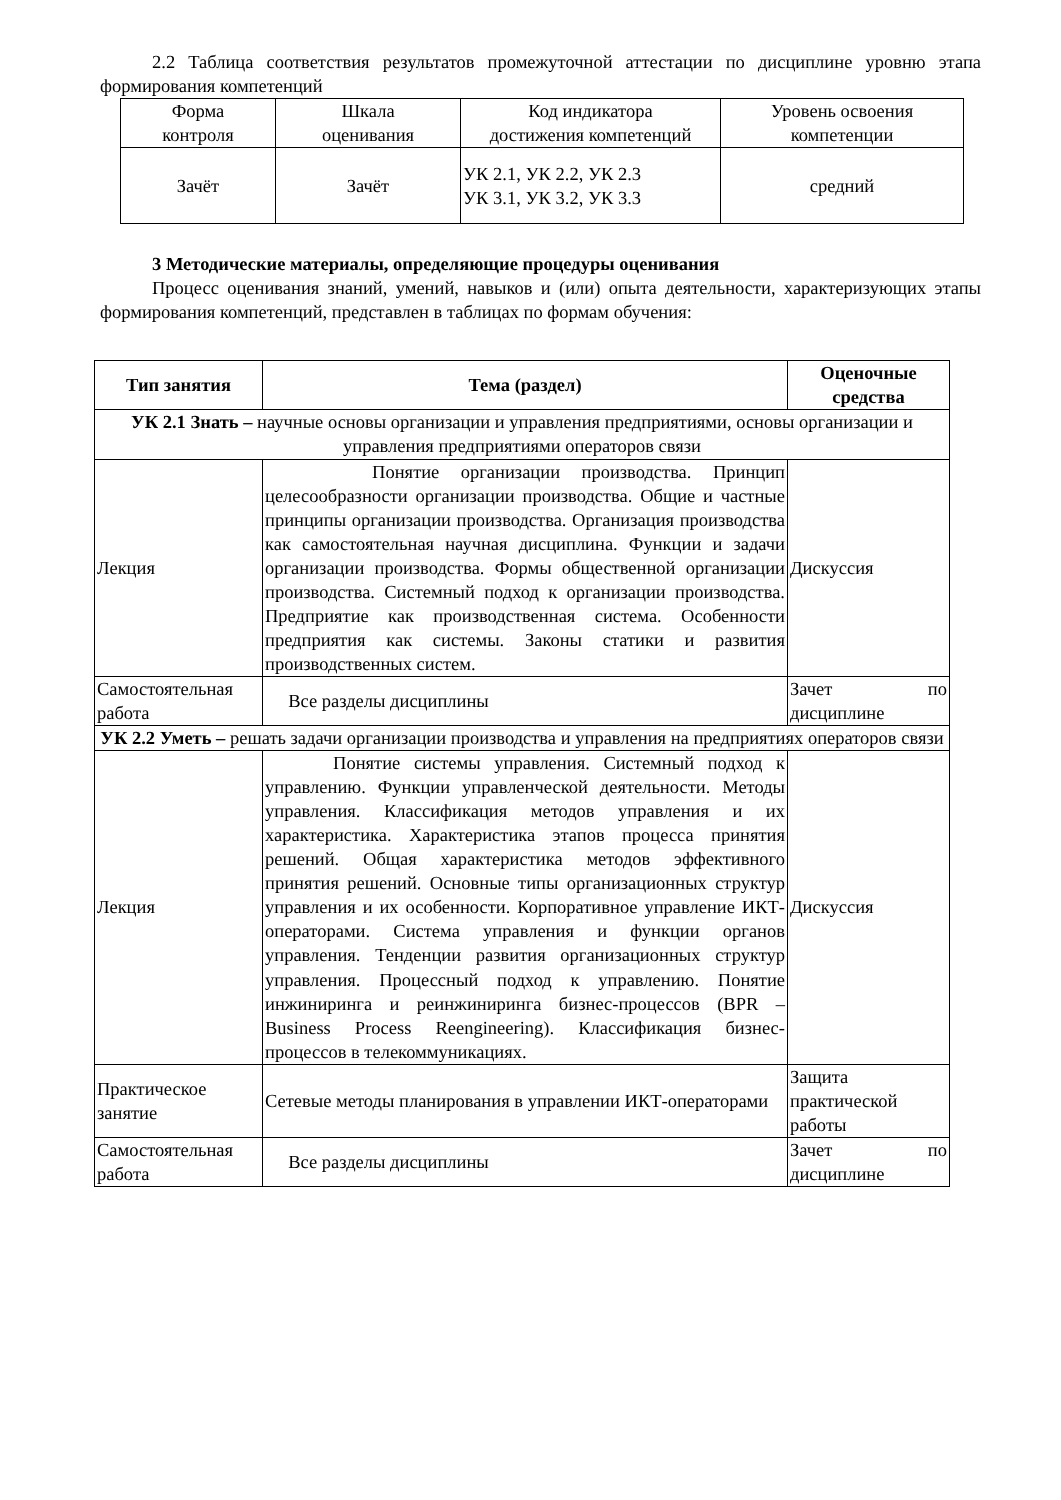2.2 Таблица соответствия результатов промежуточной аттестации по дисциплине уровню этапа формирования компетенций
| Форма контроля | Шкала оценивания | Код индикатора достижения компетенций | Уровень освоения компетенции |
| Зачёт | Зачёт | УК 2.1, УК 2.2, УК 2.3 УК 3.1, УК 3.2, УК 3.3 | средний |
3 Методические материалы, определяющие процедуры оценивания
Процесс оценивания знаний, умений, навыков и (или) опыта деятельности, характеризующих этапы формирования компетенций, представлен в таблицах по формам обучения:
| Тип занятия | Тема (раздел) | Оценочные средства |
| --- | --- | --- |
| УК 2.1 Знать – научные основы организации и управления предприятиями, основы организации и управления предприятиями операторов связи | | |
| Лекция | Понятие организации производства. Принцип целесообразности организации производства. Общие и частные принципы организации производства. Организация производства как самостоятельная научная дисциплина. Функции и задачи организации производства. Формы общественной организации производства. Системный подход к организации производства. Предприятие как производственная система. Особенности предприятия как системы. Законы статики и развития производственных систем. | Дискуссия |
| Самостоятельная работа | Все разделы дисциплины | Зачет по дисциплине |
| УК 2.2 Уметь – решать задачи организации производства и управления на предприятиях операторов связи | | |
| Лекция | Понятие системы управления. Системный подход к управлению. Функции управленческой деятельности. Методы управления. Классификация методов управления и их характеристика. Характеристика этапов процесса принятия решений. Общая характеристика методов эффективного принятия решений. Основные типы организационных структур управления и их особенности. Корпоративное управление ИКТ-операторами. Система управления и функции органов управления. Тенденции развития организационных структур управления. Процессный подход к управлению. Понятие инжиниринга и реинжиниринга бизнес-процессов (BPR – Business Process Reengineering). Классификация бизнес-процессов в телекоммуникациях. | Дискуссия |
| Практическое занятие | Сетевые методы планирования в управлении ИКТ-операторами | Защита практической работы |
| Самостоятельная работа | Все разделы дисциплины | Зачет по дисциплине |